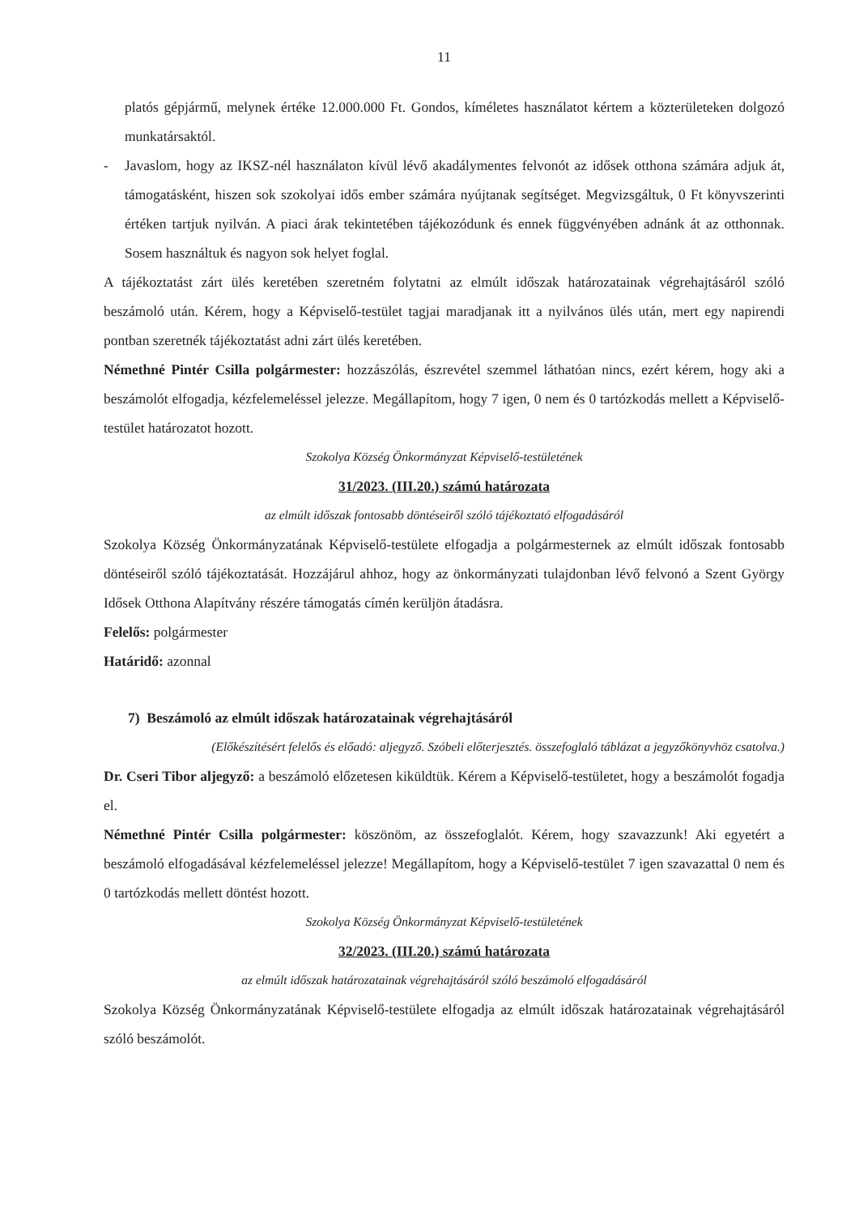11
platós gépjármű, melynek értéke 12.000.000 Ft. Gondos, kíméletes használatot kértem a közterületeken dolgozó munkatársaktól.
- Javaslom, hogy az IKSZ-nél használaton kívül lévő akadálymentes felvonót az idősek otthona számára adjuk át, támogatásként, hiszen sok szokolyai idős ember számára nyújtanak segítséget. Megvizsgáltuk, 0 Ft könyvszerinti értéken tartjuk nyilván. A piaci árak tekintetében tájékozódunk és ennek függvényében adnánk át az otthonnak. Sosem használtuk és nagyon sok helyet foglal.
A tájékoztatást zárt ülés keretében szeretném folytatni az elmúlt időszak határozatainak végrehajtásáról szóló beszámoló után. Kérem, hogy a Képviselő-testület tagjai maradjanak itt a nyilvános ülés után, mert egy napirendi pontban szeretnék tájékoztatást adni zárt ülés keretében.
Némethné Pintér Csilla polgármester: hozzászólás, észrevétel szemmel láthatóan nincs, ezért kérem, hogy aki a beszámolót elfogadja, kézfelemeléssel jelezze. Megállapítom, hogy 7 igen, 0 nem és 0 tartózkodás mellett a Képviselő-testület határozatot hozott.
Szokolya Község Önkormányzat Képviselő-testületének
31/2023. (III.20.) számú határozata
az elmúlt időszak fontosabb döntéseiről szóló tájékoztató elfogadásáról
Szokolya Község Önkormányzatának Képviselő-testülete elfogadja a polgármesternek az elmúlt időszak fontosabb döntéseiről szóló tájékoztatását. Hozzájárul ahhoz, hogy az önkormányzati tulajdonban lévő felvonó a Szent György Idősek Otthona Alapítvány részére támogatás címén kerüljön átadásra.
Felelős: polgármester
Határidő: azonnal
7) Beszámoló az elmúlt időszak határozatainak végrehajtásáról
(Előkészítésért felelős és előadó: aljegyző. Szóbeli előterjesztés. összefoglaló táblázat a jegyzőkönyvhöz csatolva.)
Dr. Cseri Tibor aljegyző: a beszámoló előzetesen kiküldtük. Kérem a Képviselő-testületet, hogy a beszámolót fogadja el.
Némethné Pintér Csilla polgármester: köszönöm, az összefoglalót. Kérem, hogy szavazzunk! Aki egyetért a beszámoló elfogadásával kézfelemeléssel jelezze! Megállapítom, hogy a Képviselő-testület 7 igen szavazattal 0 nem és 0 tartózkodás mellett döntést hozott.
Szokolya Község Önkormányzat Képviselő-testületének
32/2023. (III.20.) számú határozata
az elmúlt időszak határozatainak végrehajtásáról szóló beszámoló elfogadásáról
Szokolya Község Önkormányzatának Képviselő-testülete elfogadja az elmúlt időszak határozatainak végrehajtásáról szóló beszámolót.